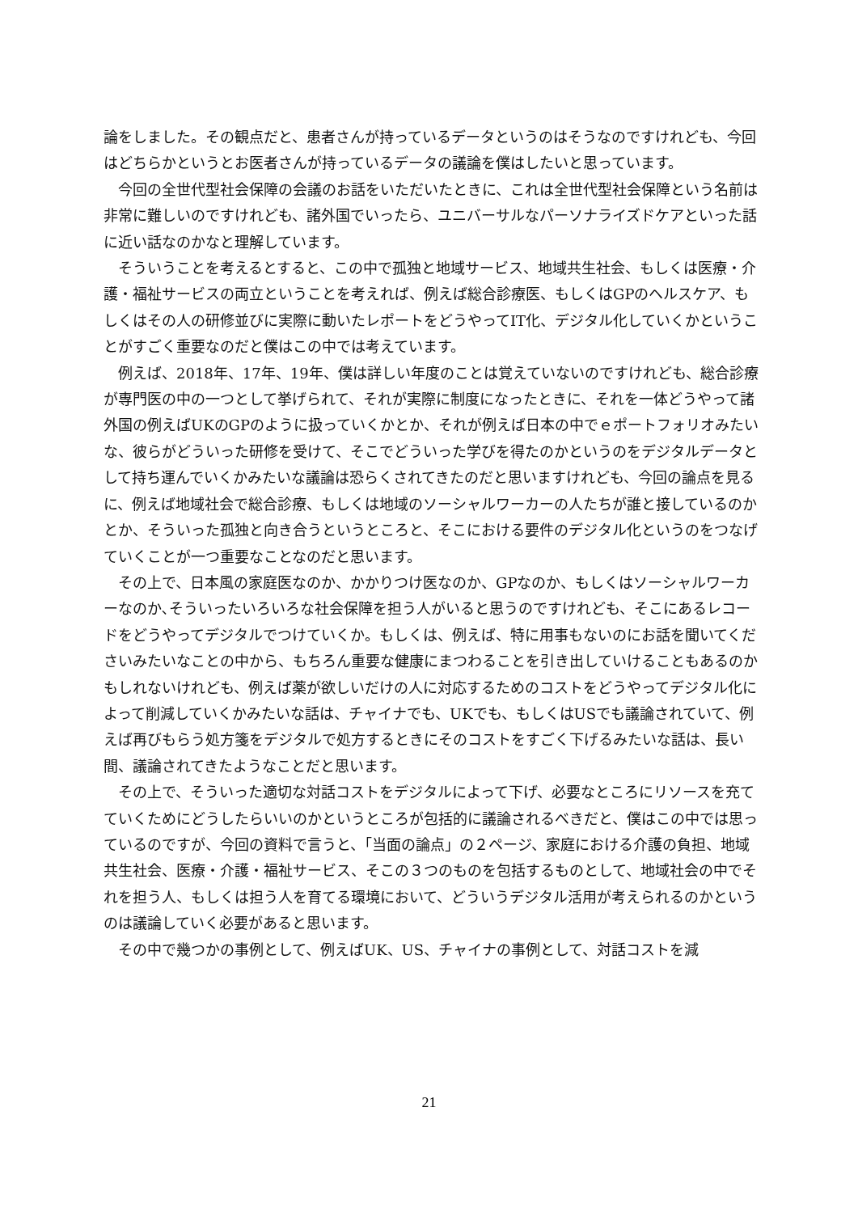論をしました。その観点だと、患者さんが持っているデータというのはそうなのですけれども、今回はどちらかというとお医者さんが持っているデータの議論を僕はしたいと思っています。
今回の全世代型社会保障の会議のお話をいただいたときに、これは全世代型社会保障という名前は非常に難しいのですけれども、諸外国でいったら、ユニバーサルなパーソナライズドケアといった話に近い話なのかなと理解しています。
そういうことを考えるとすると、この中で孤独と地域サービス、地域共生社会、もしくは医療・介護・福祉サービスの両立ということを考えれば、例えば総合診療医、もしくはGPのヘルスケア、もしくはその人の研修並びに実際に動いたレポートをどうやってIT化、デジタル化していくかということがすごく重要なのだと僕はこの中では考えています。
例えば、2018年、17年、19年、僕は詳しい年度のことは覚えていないのですけれども、総合診療が専門医の中の一つとして挙げられて、それが実際に制度になったときに、それを一体どうやって諸外国の例えばUKのGPのように扱っていくかとか、それが例えば日本の中でｅポートフォリオみたいな、彼らがどういった研修を受けて、そこでどういった学びを得たのかというのをデジタルデータとして持ち運んでいくかみたいな議論は恐らくされてきたのだと思いますけれども、今回の論点を見るに、例えば地域社会で総合診療、もしくは地域のソーシャルワーカーの人たちが誰と接しているのかとか、そういった孤独と向き合うというところと、そこにおける要件のデジタル化というのをつなげていくことが一つ重要なことなのだと思います。
その上で、日本風の家庭医なのか、かかりつけ医なのか、GPなのか、もしくはソーシャルワーカーなのか､そういったいろいろな社会保障を担う人がいると思うのですけれども、そこにあるレコードをどうやってデジタルでつけていくか。もしくは、例えば、特に用事もないのにお話を聞いてくださいみたいなことの中から、もちろん重要な健康にまつわることを引き出していけることもあるのかもしれないけれども、例えば薬が欲しいだけの人に対応するためのコストをどうやってデジタル化によって削減していくかみたいな話は、チャイナでも、UKでも、もしくはUSでも議論されていて、例えば再びもらう処方箋をデジタルで処方するときにそのコストをすごく下げるみたいな話は、長い間、議論されてきたようなことだと思います。
その上で、そういった適切な対話コストをデジタルによって下げ、必要なところにリソースを充てていくためにどうしたらいいのかというところが包括的に議論されるべきだと、僕はこの中では思っているのですが、今回の資料で言うと、「当面の論点」の２ページ、家庭における介護の負担、地域共生社会、医療・介護・福祉サービス、そこの３つのものを包括するものとして、地域社会の中でそれを担う人、もしくは担う人を育てる環境において、どういうデジタル活用が考えられるのかというのは議論していく必要があると思います。
その中で幾つかの事例として、例えばUK、US、チャイナの事例として、対話コストを減
21